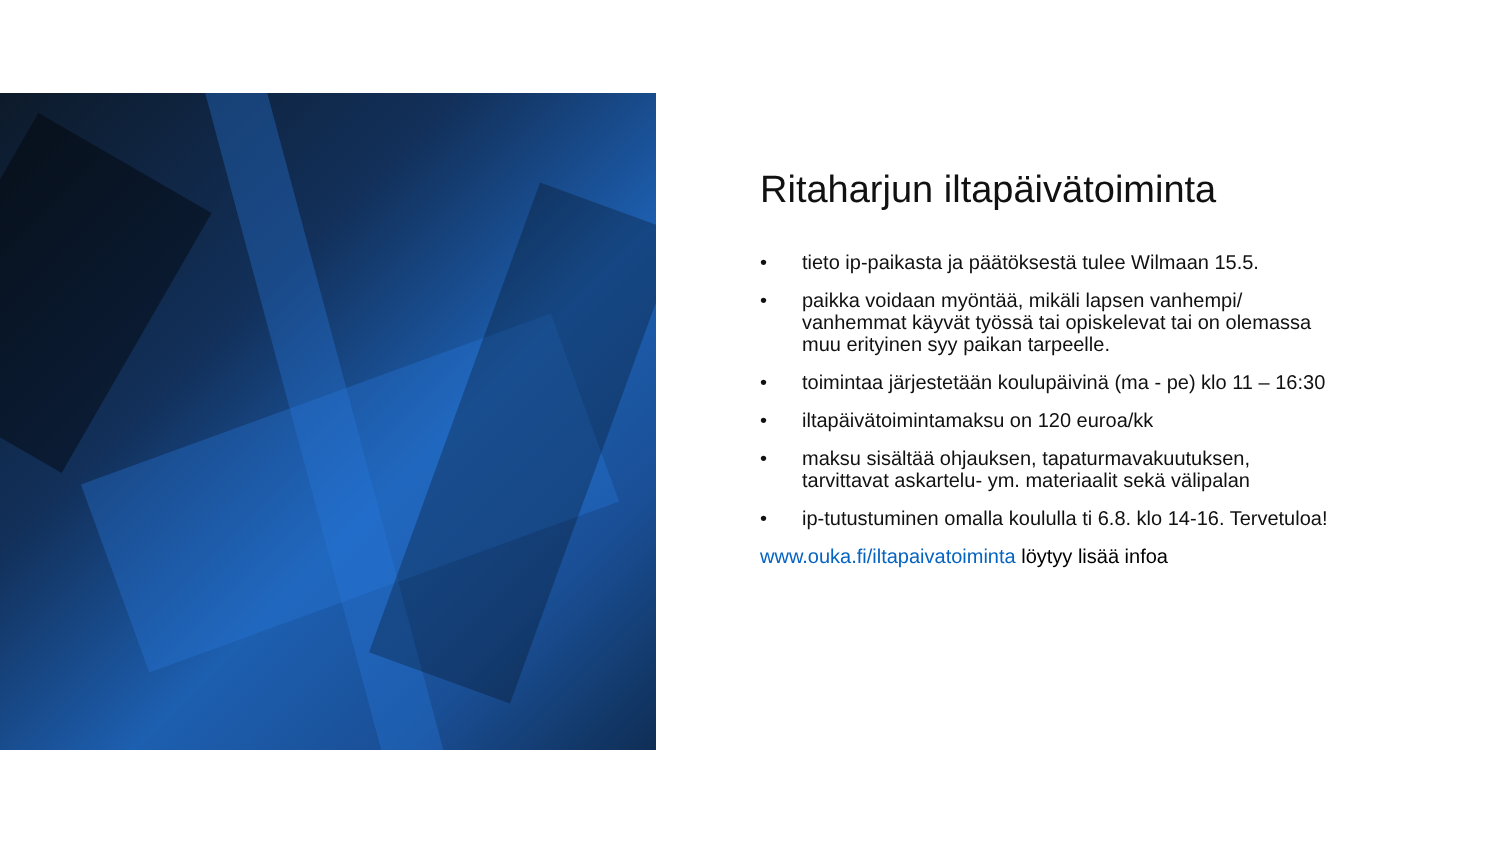Ritaharjun iltapäivätoiminta
• tieto ip-paikasta ja päätöksestä tulee Wilmaan 15.5.
• paikka voidaan myöntää, mikäli lapsen vanhempi/ vanhemmat käyvät työssä tai opiskelevat tai on olemassa muu erityinen syy paikan tarpeelle.
• toimintaa järjestetään koulupäivinä (ma - pe) klo 11 – 16:30
• iltapäivätoimintamaksu on 120 euroa/kk
• maksu sisältää ohjauksen, tapaturmavakuutuksen, tarvittavat askartelu- ym. materiaalit sekä välipalan
• ip-tutustuminen omalla koululla ti 6.8. klo 14-16. Tervetuloa!
www.ouka.fi/iltapaivatoiminta löytyy lisää infoa